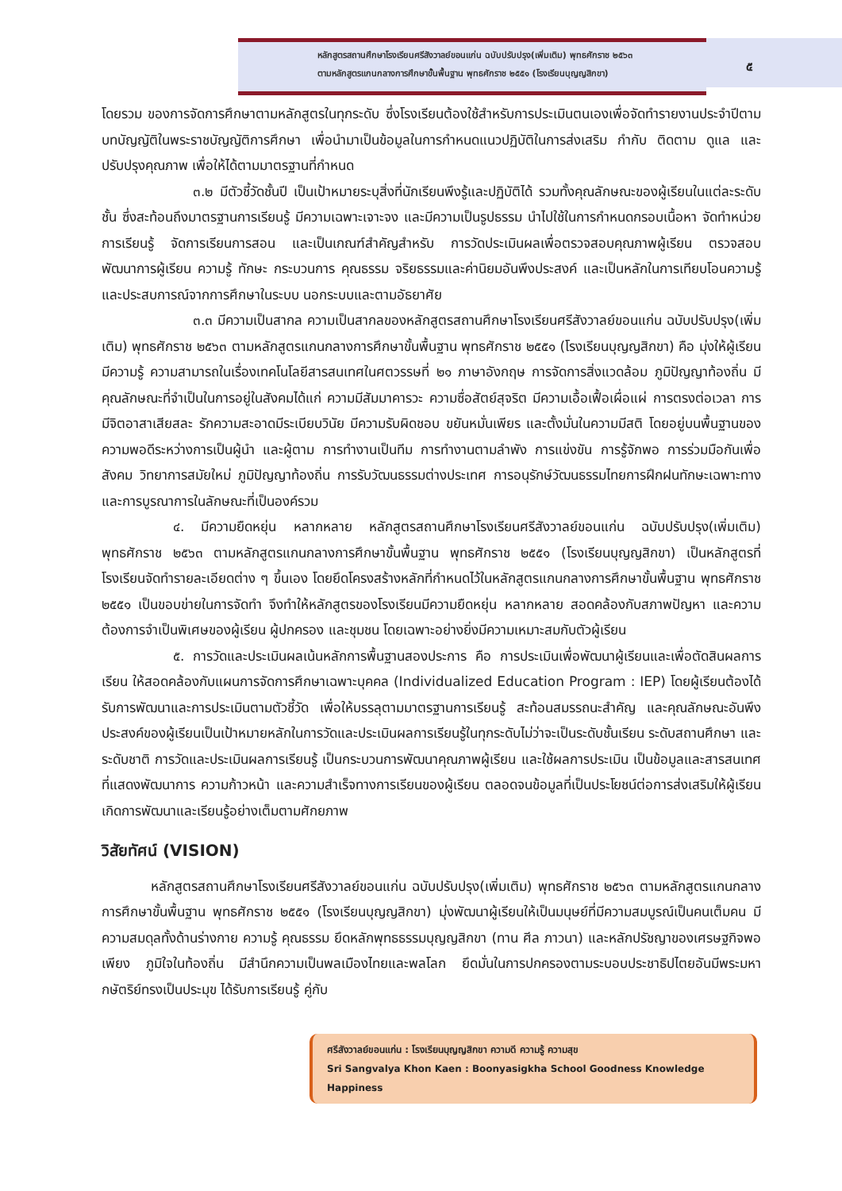หลักสูตรสถานศึกษาโรงเรียนศรีสังวาลย์ขอนแก่น ฉบับปรับปรุง(เพิ่มเติม) พุทธศักราช ๒๕๖๓
ตามหลักสูตรแกนกลางการศึกษาขั้นพื้นฐาน พุทธศักราช ๒๕๕๑ (โรงเรียนบุญญสิกขา)
๕
โดยรวม ของการจัดการศึกษาตามหลักสูตรในทุกระดับ ซึ่งโรงเรียนต้องใช้สำหรับการประเมินตนเองเพื่อจัดทำรายงานประจำปีตามบทบัญญัติในพระราชบัญญัติการศึกษา เพื่อนำมาเป็นข้อมูลในการกำหนดแนวปฏิบัติในการส่งเสริม กำกับ ติดตาม ดูแล และปรับปรุงคุณภาพ เพื่อให้ได้ตามมาตรฐานที่กำหนด
๓.๒ มีตัวชี้วัดชั้นปี เป็นเป้าหมายระบุสิ่งที่นักเรียนพึงรู้และปฏิบัติได้ รวมทั้งคุณลักษณะของผู้เรียนในแต่ละระดับชั้น ซึ่งสะท้อนถึงมาตรฐานการเรียนรู้ มีความเฉพาะเจาะจง และมีความเป็นรูปธรรม นำไปใช้ในการกำหนดกรอบเนื้อหา จัดทำหน่วยการเรียนรู้ จัดการเรียนการสอน และเป็นเกณฑ์สำคัญสำหรับ การวัดประเมินผลเพื่อตรวจสอบคุณภาพผู้เรียน ตรวจสอบพัฒนาการผู้เรียน ความรู้ ทักษะ กระบวนการ คุณธรรม จริยธรรมและค่านิยมอันพึงประสงค์ และเป็นหลักในการเทียบโอนความรู้และประสบการณ์จากการศึกษาในระบบ นอกระบบและตามอัธยาศัย
๓.๓ มีความเป็นสากล ความเป็นสากลของหลักสูตรสถานศึกษาโรงเรียนศรีสังวาลย์ขอนแก่น ฉบับปรับปรุง(เพิ่มเติม) พุทธศักราช ๒๕๖๓ ตามหลักสูตรแกนกลางการศึกษาขั้นพื้นฐาน พุทธศักราช ๒๕๕๑ (โรงเรียนบุญญสิกขา) คือ มุ่งให้ผู้เรียนมีความรู้ ความสามารถในเรื่องเทคโนโลยีสารสนเทศในศตวรรษที่ ๒๑ ภาษาอังกฤษ การจัดการสิ่งแวดล้อม ภูมิปัญญาท้องถิ่น มีคุณลักษณะที่จำเป็นในการอยู่ในสังคมได้แก่ ความมีสัมมาคารวะ ความซื่อสัตย์สุจริต มีความเอื้อเฟื้อเผื่อแผ่ การตรงต่อเวลา การมีจิตอาสาเสียสละ รักความสะอาดมีระเบียบวินัย มีความรับผิดชอบ ขยันหมั่นเพียร และตั้งมั่นในความมีสติ โดยอยู่บนพื้นฐานของความพอดีระหว่างการเป็นผู้นำ และผู้ตาม การทำงานเป็นทีม การทำงานตามลำพัง การแข่งขัน การรู้จักพอ การร่วมมือกันเพื่อสังคม วิทยาการสมัยใหม่ ภูมิปัญญาท้องถิ่น การรับวัฒนธรรมต่างประเทศ การอนุรักษ์วัฒนธรรมไทยการฝึกฝนทักษะเฉพาะทาง และการบูรณาการในลักษณะที่เป็นองค์รวม
๔. มีความยืดหยุ่น หลากหลาย หลักสูตรสถานศึกษาโรงเรียนศรีสังวาลย์ขอนแก่น ฉบับปรับปรุง(เพิ่มเติม) พุทธศักราช ๒๕๖๓ ตามหลักสูตรแกนกลางการศึกษาขั้นพื้นฐาน พุทธศักราช ๒๕๕๑ (โรงเรียนบุญญสิกขา) เป็นหลักสูตรที่โรงเรียนจัดทำรายละเอียดต่าง ๆ ขึ้นเอง โดยยึดโครงสร้างหลักที่กำหนดไว้ในหลักสูตรแกนกลางการศึกษาขั้นพื้นฐาน พุทธศักราช ๒๕๕๑ เป็นขอบข่ายในการจัดทำ จึงทำให้หลักสูตรของโรงเรียนมีความยืดหยุ่น หลากหลาย สอดคล้องกับสภาพปัญหา และความต้องการจำเป็นพิเศษของผู้เรียน ผู้ปกครอง และชุมชน โดยเฉพาะอย่างยิ่งมีความเหมาะสมกับตัวผู้เรียน
๕. การวัดและประเมินผลเน้นหลักการพื้นฐานสองประการ คือ การประเมินเพื่อพัฒนาผู้เรียนและเพื่อตัดสินผลการเรียน ให้สอดคล้องกับแผนการจัดการศึกษาเฉพาะบุคคล (Individualized Education Program : IEP) โดยผู้เรียนต้องได้รับการพัฒนาและการประเมินตามตัวชี้วัด เพื่อให้บรรลุตามมาตรฐานการเรียนรู้ สะท้อนสมรรถนะสำคัญ และคุณลักษณะอันพึงประสงค์ของผู้เรียนเป็นเป้าหมายหลักในการวัดและประเมินผลการเรียนรู้ในทุกระดับไม่ว่าจะเป็นระดับชั้นเรียน ระดับสถานศึกษา และระดับชาติ การวัดและประเมินผลการเรียนรู้ เป็นกระบวนการพัฒนาคุณภาพผู้เรียน และใช้ผลการประเมิน เป็นข้อมูลและสารสนเทศที่แสดงพัฒนาการ ความก้าวหน้า และความสำเร็จทางการเรียนของผู้เรียน ตลอดจนข้อมูลที่เป็นประโยชน์ต่อการส่งเสริมให้ผู้เรียนเกิดการพัฒนาและเรียนรู้อย่างเต็มตามศักยภาพ
วิสัยทัศน์ (VISION)
หลักสูตรสถานศึกษาโรงเรียนศรีสังวาลย์ขอนแก่น ฉบับปรับปรุง(เพิ่มเติม) พุทธศักราช ๒๕๖๓ ตามหลักสูตรแกนกลางการศึกษาขั้นพื้นฐาน พุทธศักราช ๒๕๕๑ (โรงเรียนบุญญสิกขา) มุ่งพัฒนาผู้เรียนให้เป็นมนุษย์ที่มีความสมบูรณ์เป็นคนเต็มคน มีความสมดุลทั้งด้านร่างกาย ความรู้ คุณธรรม ยึดหลักพุทธธรรมบุญญสิกขา (ทาน ศีล ภาวนา) และหลักปรัชญาของเศรษฐกิจพอเพียง ภูมิใจในท้องถิ่น มีสำนึกความเป็นพลเมืองไทยและพลโลก ยึดมั่นในการปกครองตามระบอบประชาธิปไตยอันมีพระมหากษัตริย์ทรงเป็นประมุข ได้รับการเรียนรู้ คู่กับ
ศรีสังวาลย์ขอนแก่น : โรงเรียนบุญญสิกขา ความดี ความรู้ ความสุข
Sri Sangvalya Khon Kaen : Boonyasigkha School Goodness Knowledge Happiness